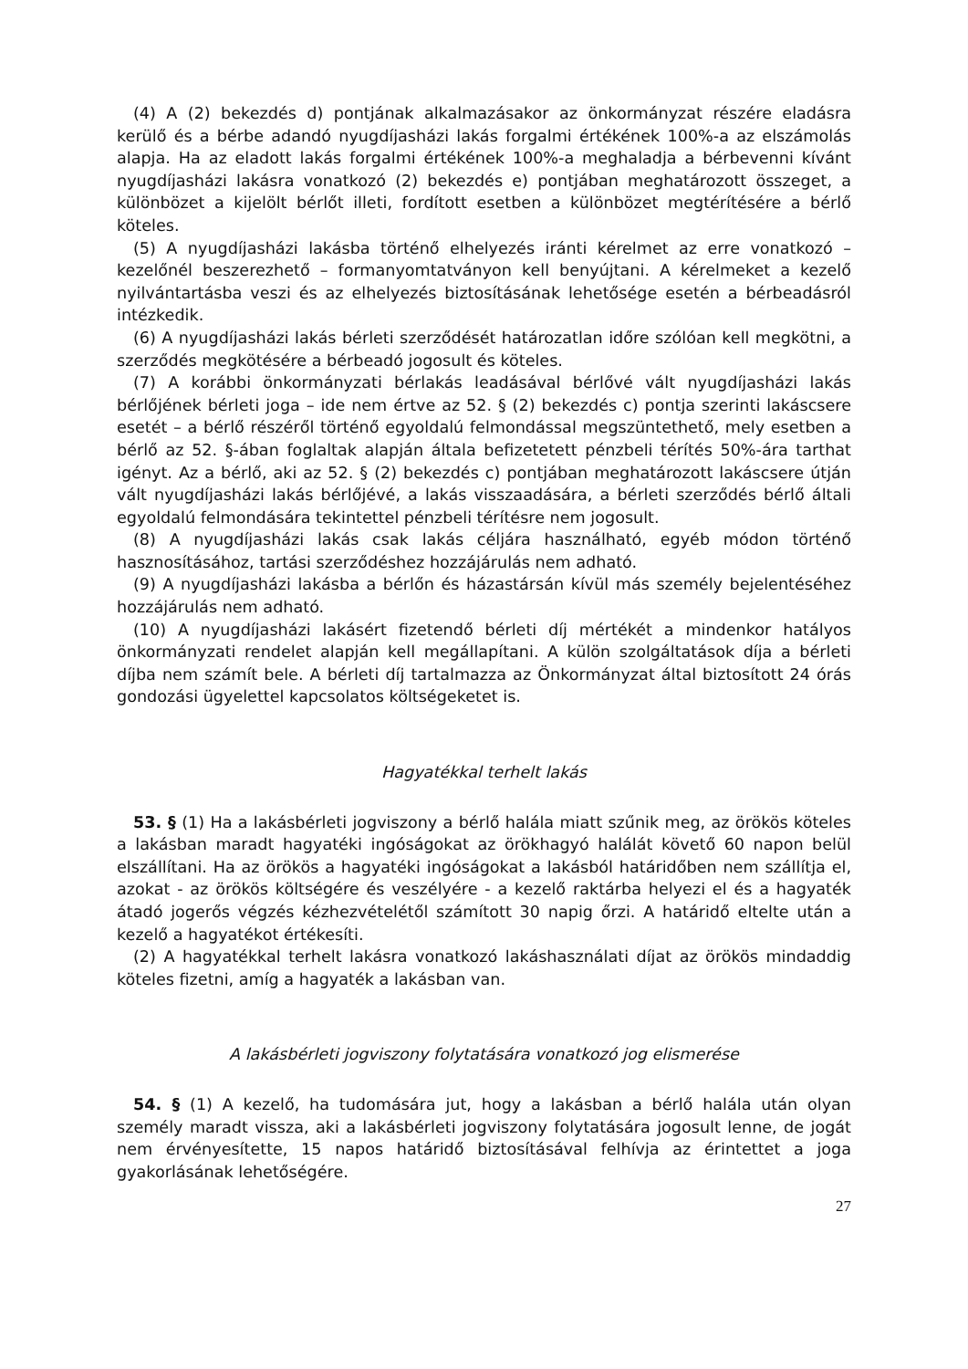(4) A (2) bekezdés d) pontjának alkalmazásakor az önkormányzat részére eladásra kerülő és a bérbe adandó nyugdíjasházi lakás forgalmi értékének 100%-a az elszámolás alapja. Ha az eladott lakás forgalmi értékének 100%-a meghaladja a bérbevenni kívánt nyugdíjasházi lakásra vonatkozó (2) bekezdés e) pontjában meghatározott összeget, a különbözet a kijelölt bérlőt illeti, fordított esetben a különbözet megtérítésére a bérlő köteles.
(5) A nyugdíjasházi lakásba történő elhelyezés iránti kérelmet az erre vonatkozó – kezelőnél beszerezhető – formanyomtatványon kell benyújtani. A kérelmeket a kezelő nyilvántartásba veszi és az elhelyezés biztosításának lehetősége esetén a bérbeadásról intézkedik.
(6) A nyugdíjasházi lakás bérleti szerződését határozatlan időre szólóan kell megkötni, a szerződés megkötésére a bérbeadó jogosult és köteles.
(7) A korábbi önkormányzati bérlakás leadásával bérlővé vált nyugdíjasházi lakás bérlőjének bérleti joga – ide nem értve az 52. § (2) bekezdés c) pontja szerinti lakáscsere esetét – a bérlő részéről történő egyoldalú felmondással megszüntethető, mely esetben a bérlő az 52. §-ában foglaltak alapján általa befizetetett pénzbeli térítés 50%-ára tarthat igényt. Az a bérlő, aki az 52. § (2) bekezdés c) pontjában meghatározott lakáscsere útján vált nyugdíjasházi lakás bérlőjévé, a lakás visszaadására, a bérleti szerződés bérlő általi egyoldalú felmondására tekintettel pénzbeli térítésre nem jogosult.
(8) A nyugdíjasházi lakás csak lakás céljára használható, egyéb módon történő hasznosításához, tartási szerződéshez hozzájárulás nem adható.
(9) A nyugdíjasházi lakásba a bérlőn és házastársán kívül más személy bejelentéséhez hozzájárulás nem adható.
(10) A nyugdíjasházi lakásért fizetendő bérleti díj mértékét a mindenkor hatályos önkormányzati rendelet alapján kell megállapítani. A külön szolgáltatások díja a bérleti díjba nem számít bele. A bérleti díj tartalmazza az Önkormányzat által biztosított 24 órás gondozási ügyelettel kapcsolatos költségeketet is.
Hagyatékkal terhelt lakás
53. § (1) Ha a lakásbérleti jogviszony a bérlő halála miatt szűnik meg, az örökös köteles a lakásban maradt hagyatéki ingóságokat az örökhagyó halálát követő 60 napon belül elszállítani. Ha az örökös a hagyatéki ingóságokat a lakásból határidőben nem szállítja el, azokat - az örökös költségére és veszélyére - a kezelő raktárba helyezi el és a hagyaték átadó jogerős végzés kézhezvételétől számított 30 napig őrzi. A határidő eltelte után a kezelő a hagyatékot értékesíti.
(2) A hagyatékkal terhelt lakásra vonatkozó lakáshasználati díjat az örökös mindaddig köteles fizetni, amíg a hagyaték a lakásban van.
A lakásbérleti jogviszony folytatására vonatkozó jog elismerése
54. § (1) A kezelő, ha tudomására jut, hogy a lakásban a bérlő halála után olyan személy maradt vissza, aki a lakásbérleti jogviszony folytatására jogosult lenne, de jogát nem érvényesítette, 15 napos határidő biztosításával felhívja az érintettet a joga gyakorlásának lehetőségére.
27